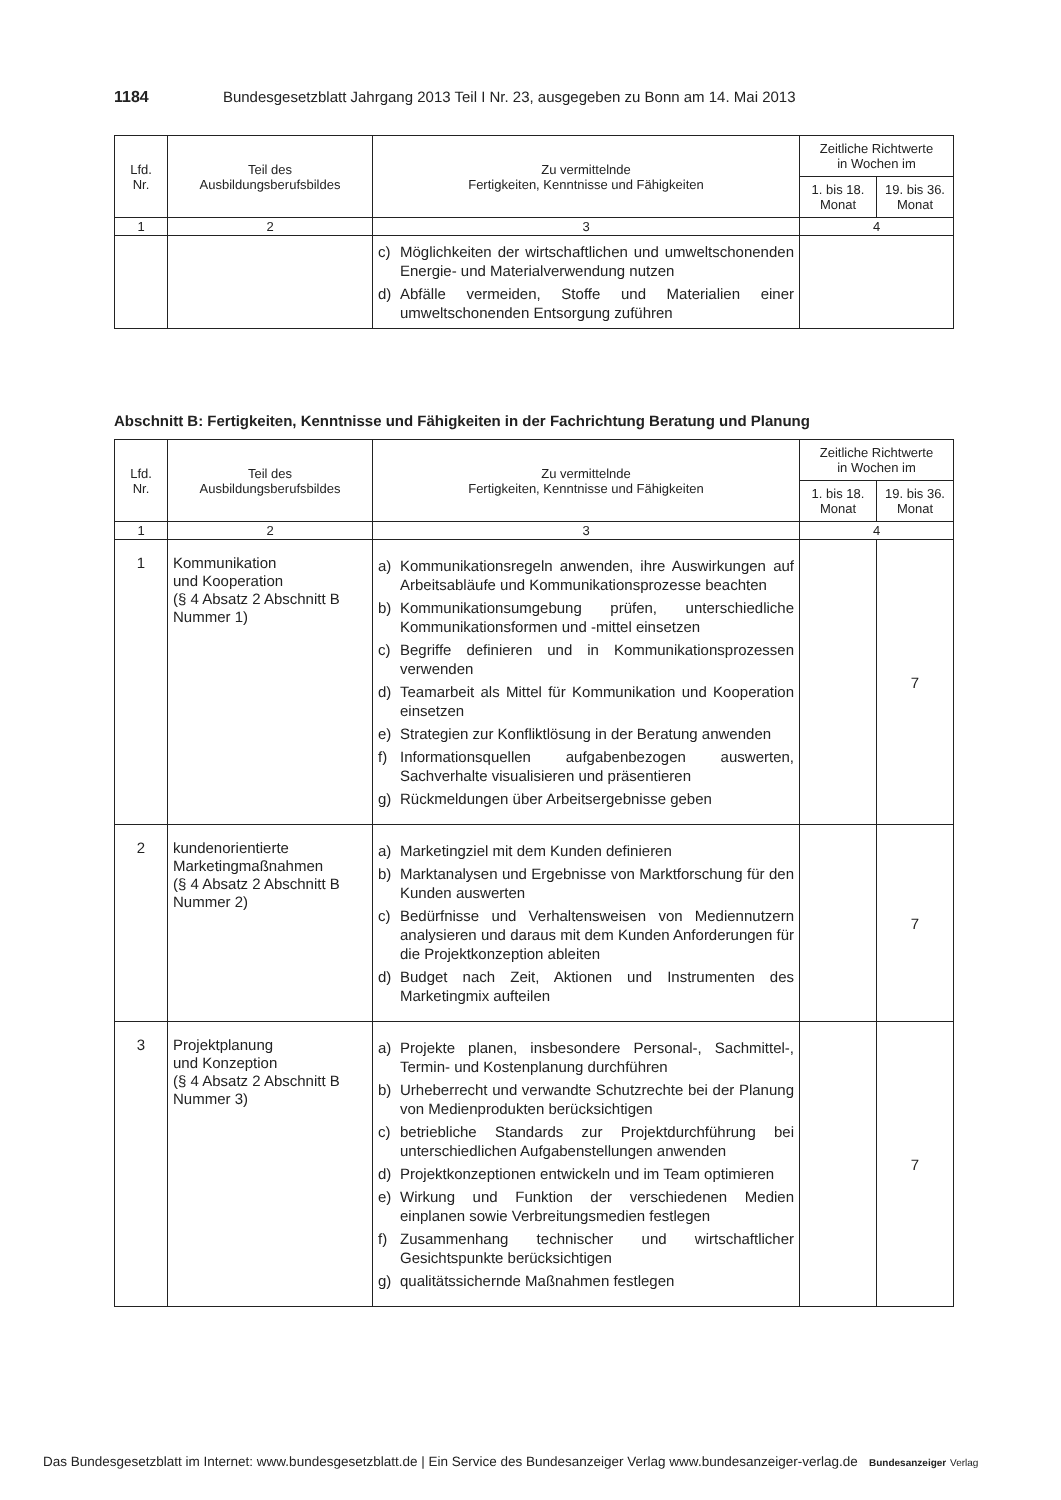1184 Bundesgesetzblatt Jahrgang 2013 Teil I Nr. 23, ausgegeben zu Bonn am 14. Mai 2013
| Lfd. Nr. | Teil des Ausbildungsberufsbildes | Zu vermittelnde Fertigkeiten, Kenntnisse und Fähigkeiten | Zeitliche Richtwerte in Wochen im | |
| --- | --- | --- | --- | --- |
| | | | 1. bis 18. Monat | 19. bis 36. Monat |
| 1 | 2 | 3 | 4 | |
| | | c) Möglichkeiten der wirtschaftlichen und umweltschonenden Energie- und Materialverwendung nutzen d) Abfälle vermeiden, Stoffe und Materialien einer umweltschonenden Entsorgung zuführen | | |
Abschnitt B: Fertigkeiten, Kenntnisse und Fähigkeiten in der Fachrichtung Beratung und Planung
| Lfd. Nr. | Teil des Ausbildungsberufsbildes | Zu vermittelnde Fertigkeiten, Kenntnisse und Fähigkeiten | Zeitliche Richtwerte in Wochen im | |
| --- | --- | --- | --- | --- |
| | | | 1. bis 18. Monat | 19. bis 36. Monat |
| 1 | 2 | 3 | 4 | |
| 1 | Kommunikation und Kooperation (§ 4 Absatz 2 Abschnitt B Nummer 1) | a) Kommunikationsregeln anwenden, ihre Auswirkungen auf Arbeitsabläufe und Kommunikationsprozesse beachten b) Kommunikationsumgebung prüfen, unterschiedliche Kommunikationsformen und -mittel einsetzen c) Begriffe definieren und in Kommunikationsprozessen verwenden d) Teamarbeit als Mittel für Kommunikation und Kooperation einsetzen e) Strategien zur Konfliktlösung in der Beratung anwenden f) Informationsquellen aufgabenbezogen auswerten, Sachverhalte visualisieren und präsentieren g) Rückmeldungen über Arbeitsergebnisse geben | | 7 |
| 2 | kundenorientierte Marketingmaßnahmen (§ 4 Absatz 2 Abschnitt B Nummer 2) | a) Marketingziel mit dem Kunden definieren b) Marktanalysen und Ergebnisse von Marktforschung für den Kunden auswerten c) Bedürfnisse und Verhaltensweisen von Mediennutzern analysieren und daraus mit dem Kunden Anforderungen für die Projektkonzeption ableiten d) Budget nach Zeit, Aktionen und Instrumenten des Marketingmix aufteilen | | 7 |
| 3 | Projektplanung und Konzeption (§ 4 Absatz 2 Abschnitt B Nummer 3) | a) Projekte planen, insbesondere Personal-, Sachmittel-, Termin- und Kostenplanung durchführen b) Urheberrecht und verwandte Schutzrechte bei der Planung von Medienprodukten berücksichtigen c) betriebliche Standards zur Projektdurchführung bei unterschiedlichen Aufgabenstellungen anwenden d) Projektkonzeptionen entwickeln und im Team optimieren e) Wirkung und Funktion der verschiedenen Medien einplanen sowie Verbreitungsmedien festlegen f) Zusammenhang technischer und wirtschaftlicher Gesichtspunkte berücksichtigen g) qualitätssichernde Maßnahmen festlegen | | 7 |
Das Bundesgesetzblatt im Internet: www.bundesgesetzblatt.de | Ein Service des Bundesanzeiger Verlag www.bundesanzeiger-verlag.de Bundesanzeiger Verlag